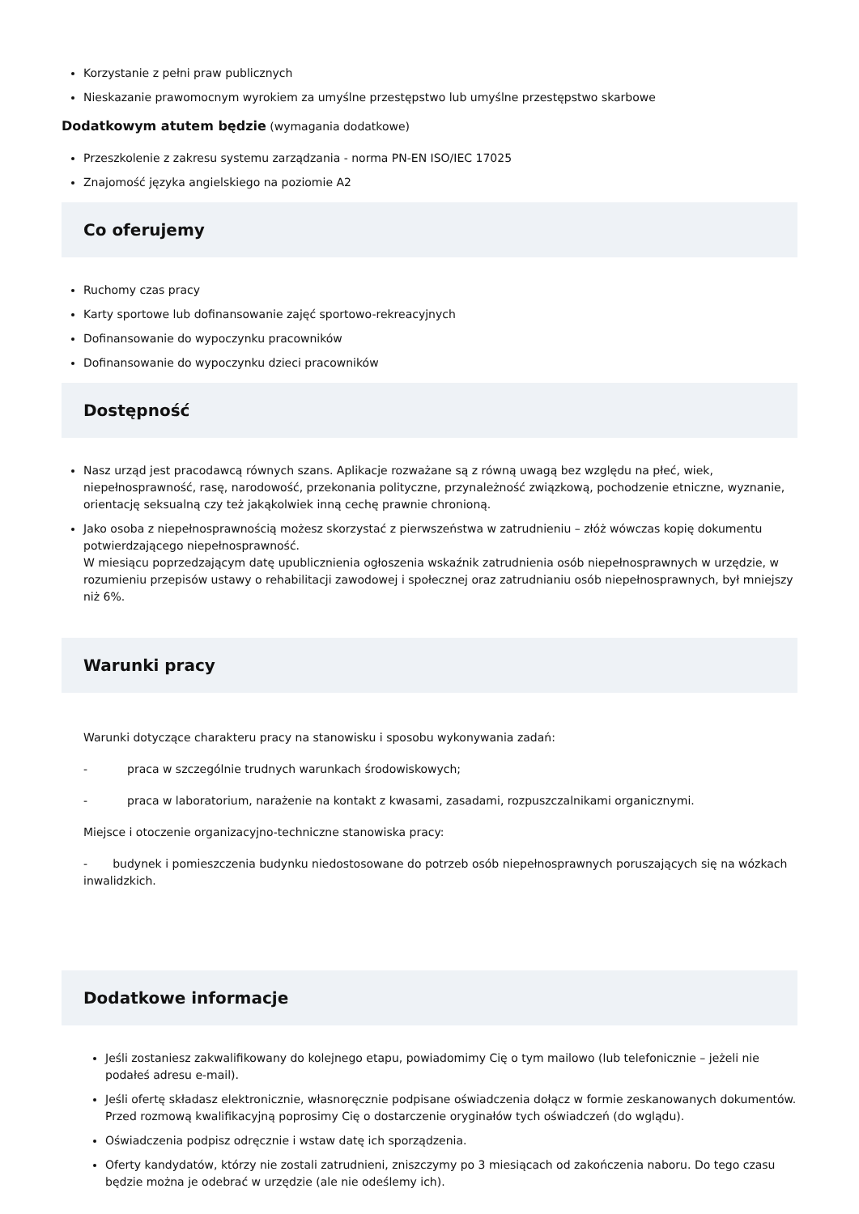Korzystanie z pełni praw publicznych
Nieskazanie prawomocnym wyrokiem za umyślne przestępstwo lub umyślne przestępstwo skarbowe
Dodatkowym atutem będzie (wymagania dodatkowe)
Przeszkolenie z zakresu systemu zarządzania - norma PN-EN ISO/IEC 17025
Znajomość języka angielskiego na poziomie A2
Co oferujemy
Ruchomy czas pracy
Karty sportowe lub dofinansowanie zajęć sportowo-rekreacyjnych
Dofinansowanie do wypoczynku pracowników
Dofinansowanie do wypoczynku dzieci pracowników
Dostępność
Nasz urząd jest pracodawcą równych szans. Aplikacje rozważane są z równą uwagą bez względu na płeć, wiek, niepełnosprawność, rasę, narodowość, przekonania polityczne, przynależność związkową, pochodzenie etniczne, wyznanie, orientację seksualną czy też jakąkolwiek inną cechę prawnie chronioną.
Jako osoba z niepełnosprawnością możesz skorzystać z pierwszeństwa w zatrudnieniu – złóż wówczas kopię dokumentu potwierdzającego niepełnosprawność.
W miesiącu poprzedzającym datę upublicznienia ogłoszenia wskaźnik zatrudnienia osób niepełnosprawnych w urzędzie, w rozumieniu przepisów ustawy o rehabilitacji zawodowej i społecznej oraz zatrudnianiu osób niepełnosprawnych, był mniejszy niż 6%.
Warunki pracy
Warunki dotyczące charakteru pracy na stanowisku i sposobu wykonywania zadań:
- praca w szczególnie trudnych warunkach środowiskowych;
- praca w laboratorium, narażenie na kontakt z kwasami, zasadami, rozpuszczalnikami organicznymi.
Miejsce i otoczenie organizacyjno-techniczne stanowiska pracy:
- budynek i pomieszczenia budynku niedostosowane do potrzeb osób niepełnosprawnych poruszających się na wózkach inwalidzkich.
Dodatkowe informacje
Jeśli zostaniesz zakwalifikowany do kolejnego etapu, powiadomimy Cię o tym mailowo (lub telefonicznie – jeżeli nie podałeś adresu e-mail).
Jeśli ofertę składasz elektronicznie, własnoręcznie podpisane oświadczenia dołącz w formie zeskanowanych dokumentów. Przed rozmową kwalifikacyjną poprosimy Cię o dostarczenie oryginałów tych oświadczeń (do wglądu).
Oświadczenia podpisz odręcznie i wstaw datę ich sporządzenia.
Oferty kandydatów, którzy nie zostali zatrudnieni, zniszczymy po 3 miesiącach od zakończenia naboru. Do tego czasu będzie można je odebrać w urzędzie (ale nie odeślemy ich).